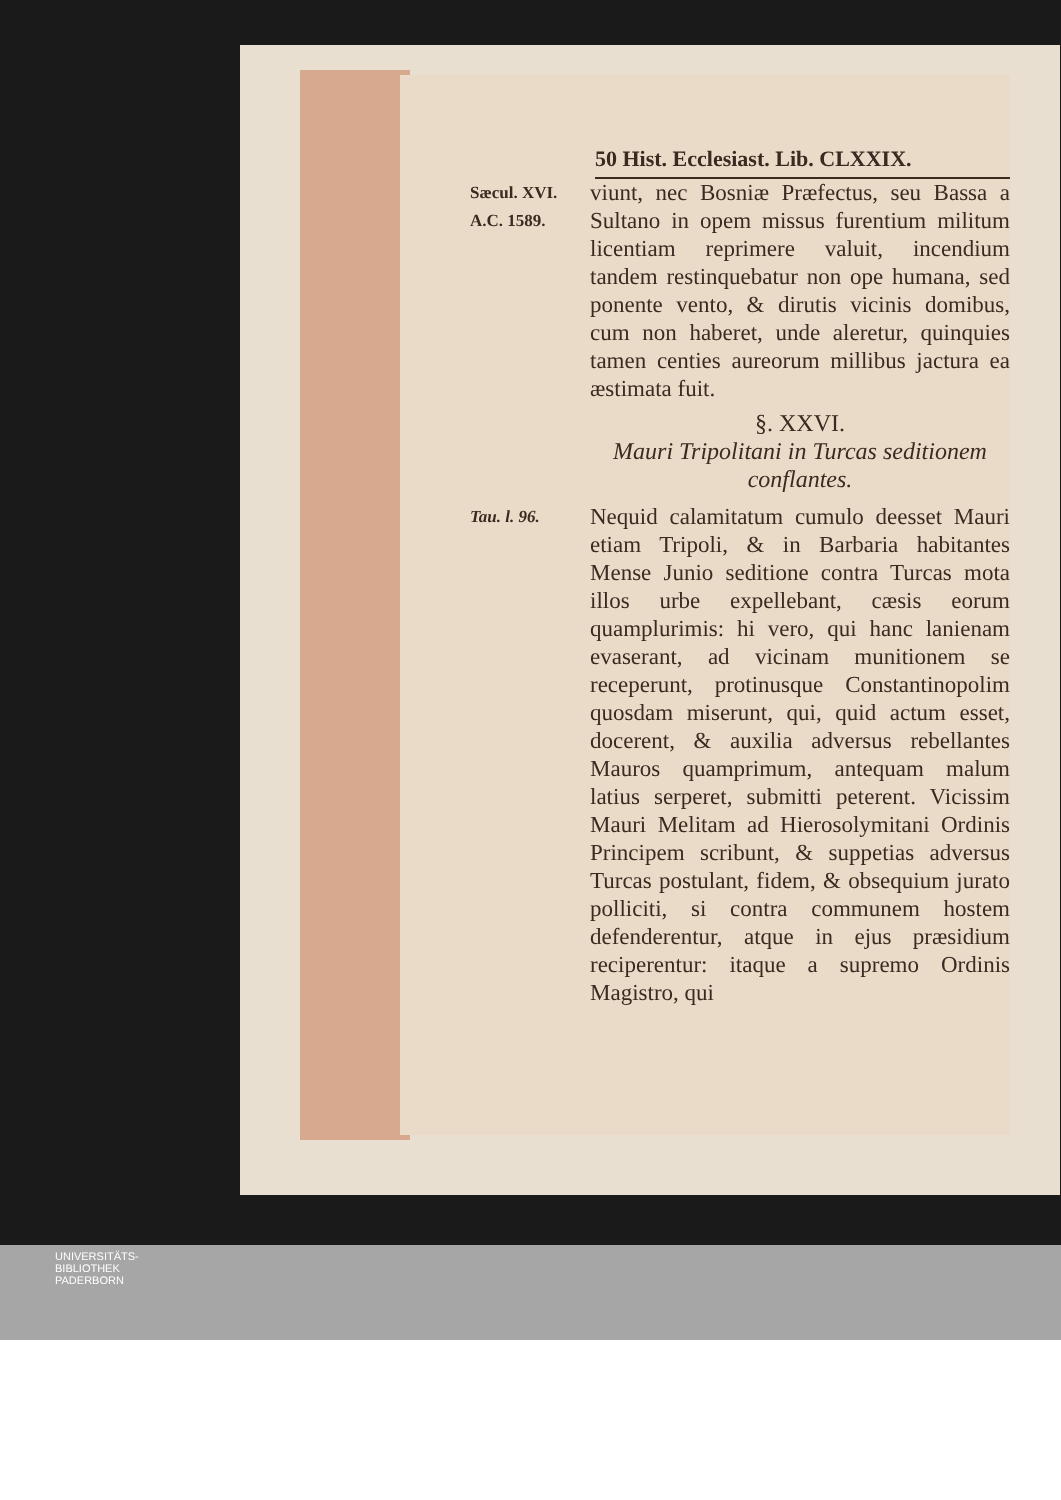50 Hist. Ecclesiast. Lib. CLXXIX.
Sæcul. XVI.
A.C. 1589.
viunt, nec Bosniæ Præfectus, seu Bassa a Sultano in opem missus furentium militum licentiam reprimere valuit, incendium tandem restinquebatur non ope humana, sed ponente vento, & dirutis vicinis domibus, cum non haberet, unde aleretur, quinquies tamen centies aureorum millibus jactura ea æstimata fuit.
§. XXVI.
Mauri Tripolitani in Turcas seditionem conflantes.
Tau. l. 96.
Nequid calamitatum cumulo deesset Mauri etiam Tripoli, & in Barbaria habitantes Mense Junio seditione contra Turcas mota illos urbe expellebant, cæsis eorum quamplurimis: hi vero, qui hanc lanienam evaserant, ad vicinam munitionem se receperunt, protinusque Constantinopolim quosdam miserunt, qui, quid actum esset, docerent, & auxilia adversus rebellantes Mauros quamprimum, antequam malum latius serperet, submitti peterent. Vicissim Mauri Melitam ad Hierosolymitani Ordinis Principem scribunt, & suppetias adversus Turcas postulant, fidem, & obsequium jurato polliciti, si contra communem hostem defenderentur, atque in ejus præsidium reciperentur: itaque a supremo Ordinis Magistro, qui
UNIVERSITÄTS-
BIBLIOTHEK
PADERBORN